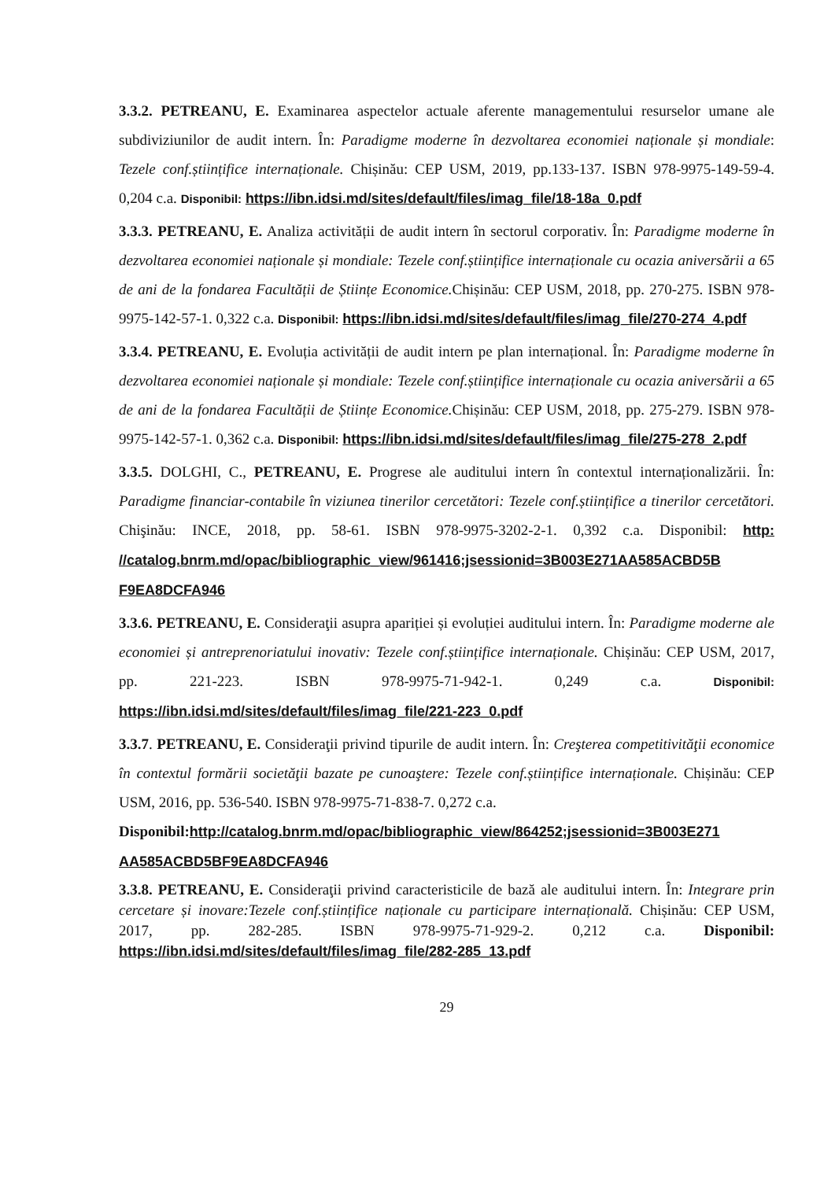3.3.2. PETREANU, E. Examinarea aspectelor actuale aferente managementului resurselor umane ale subdiviziunilor de audit intern. În: Paradigme moderne în dezvoltarea economiei naționale și mondiale: Tezele conf.științifice internaționale. Chișinău: CEP USM, 2019, pp.133-137. ISBN 978-9975-149-59-4. 0,204 c.a. Disponibil: https://ibn.idsi.md/sites/default/files/imag_file/18-18a_0.pdf
3.3.3. PETREANU, E. Analiza activității de audit intern în sectorul corporativ. În: Paradigme moderne în dezvoltarea economiei naționale și mondiale: Tezele conf.științifice internaționale cu ocazia aniversării a 65 de ani de la fondarea Facultății de Științe Economice. Chișinău: CEP USM, 2018, pp. 270-275. ISBN 978-9975-142-57-1. 0,322 c.a. Disponibil: https://ibn.idsi.md/sites/default/files/imag_file/270-274_4.pdf
3.3.4. PETREANU, E. Evoluția activității de audit intern pe plan internațional. În: Paradigme moderne în dezvoltarea economiei naționale și mondiale: Tezele conf.științifice internaționale cu ocazia aniversării a 65 de ani de la fondarea Facultății de Științe Economice. Chișinău: CEP USM, 2018, pp. 275-279. ISBN 978-9975-142-57-1. 0,362 c.a. Disponibil: https://ibn.idsi.md/sites/default/files/imag_file/275-278_2.pdf
3.3.5. DOLGHI, C., PETREANU, E. Progrese ale auditului intern în contextul internaționalizării. În: Paradigme financiar-contabile în viziunea tinerilor cercetători: Tezele conf.științifice a tinerilor cercetători. Chişinău: INCE, 2018, pp. 58-61. ISBN 978-9975-3202-2-1. 0,392 c.a. Disponibil: http: //catalog.bnrm.md/opac/bibliographic_view/961416;jsessionid=3B003E271AA585ACBD5B F9EA8DCFA946
3.3.6. PETREANU, E. Consideraţii asupra apariției și evoluției auditului intern. În: Paradigme moderne ale economiei și antreprenoriatului inovativ: Tezele conf.științifice internaționale. Chișinău: CEP USM, 2017, pp. 221-223. ISBN 978-9975-71-942-1. 0,249 c.a. Disponibil: https://ibn.idsi.md/sites/default/files/imag_file/221-223_0.pdf
3.3.7. PETREANU, E. Consideraţii privind tipurile de audit intern. În: Creşterea competitivităţii economice în contextul formării societăţii bazate pe cunoaştere: Tezele conf.științifice internaționale. Chișinău: CEP USM, 2016, pp. 536-540. ISBN 978-9975-71-838-7. 0,272 c.a.
Disponibil: http://catalog.bnrm.md/opac/bibliographic_view/864252;jsessionid=3B003E271 AA585ACBD5BF9EA8DCFA946
3.3.8. PETREANU, E. Consideraţii privind caracteristicile de bază ale auditului intern. În: Integrare prin cercetare și inovare:Tezele conf.științifice naționale cu participare internațională. Chișinău: CEP USM, 2017, pp. 282-285. ISBN 978-9975-71-929-2. 0,212 c.a. Disponibil: https://ibn.idsi.md/sites/default/files/imag_file/282-285_13.pdf
29